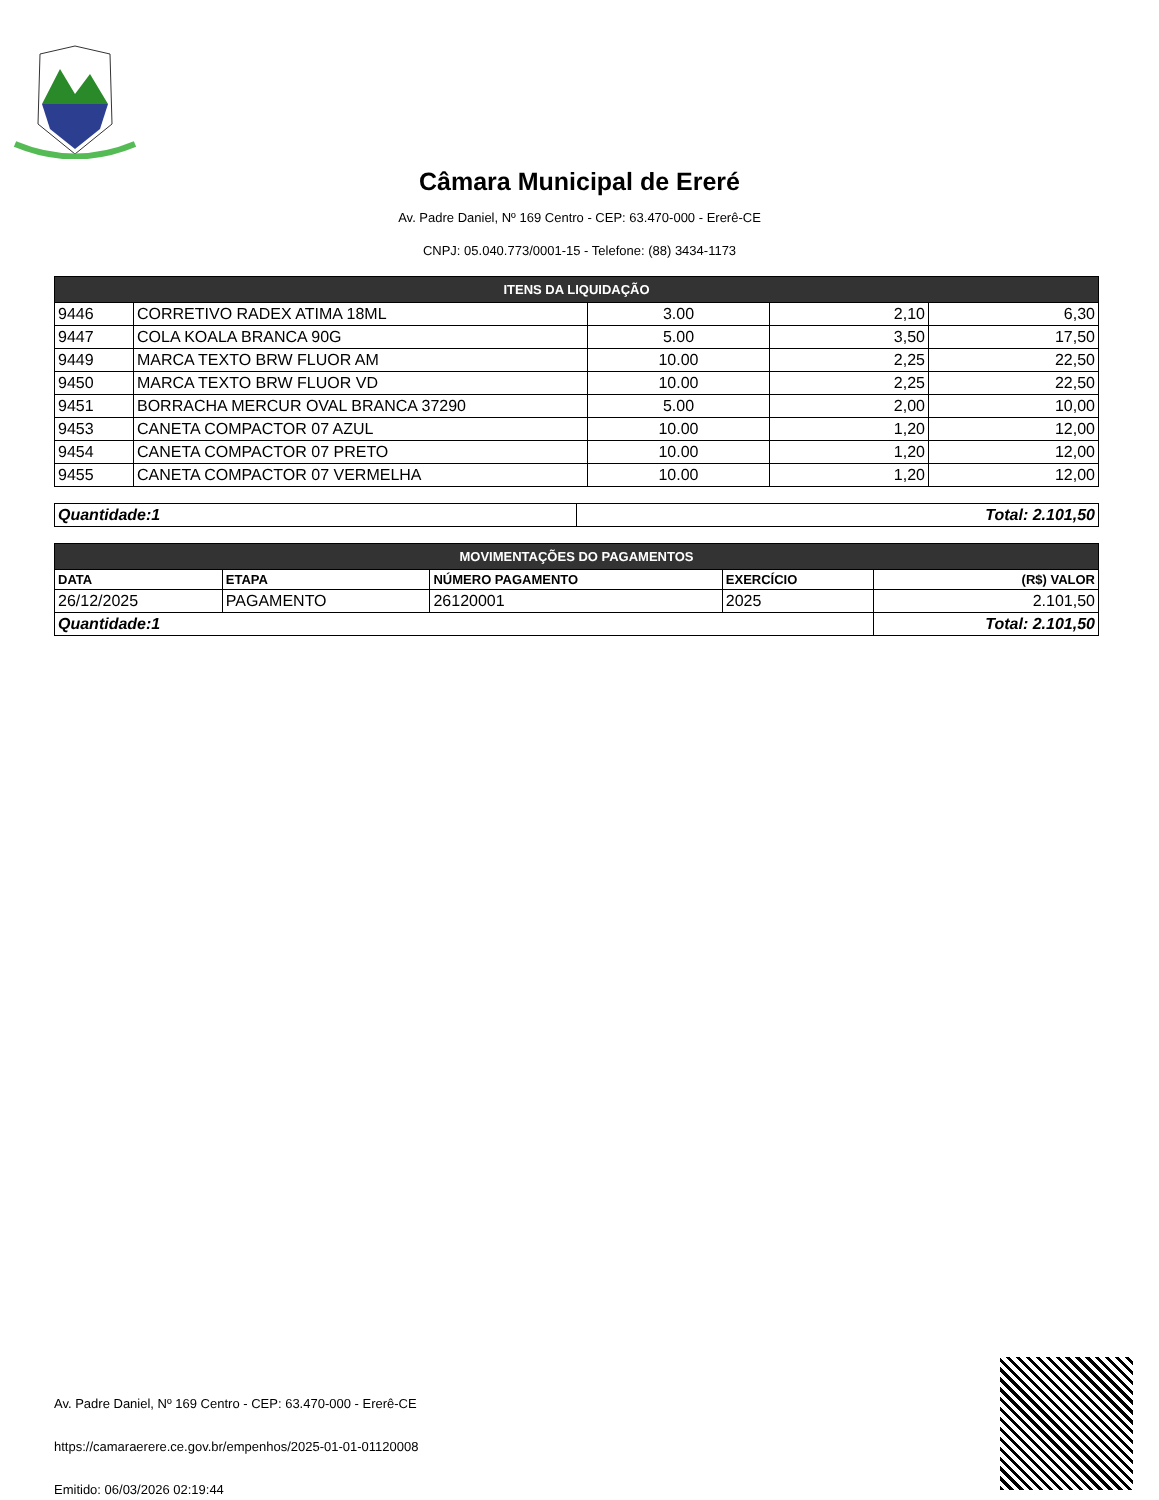Câmara Municipal de Ereré
Av. Padre Daniel, Nº 169 Centro - CEP: 63.470-000 - Ererê-CE
CNPJ: 05.040.773/0001-15 - Telefone: (88) 3434-1173
| ITENS DA LIQUIDAÇÃO | | | | |
| --- | --- | --- | --- | --- |
| 9446 | CORRETIVO RADEX ATIMA 18ML | 3.00 | 2,10 | 6,30 |
| 9447 | COLA KOALA BRANCA 90G | 5.00 | 3,50 | 17,50 |
| 9449 | MARCA TEXTO BRW FLUOR AM | 10.00 | 2,25 | 22,50 |
| 9450 | MARCA TEXTO BRW FLUOR VD | 10.00 | 2,25 | 22,50 |
| 9451 | BORRACHA MERCUR OVAL BRANCA 37290 | 5.00 | 2,00 | 10,00 |
| 9453 | CANETA COMPACTOR 07 AZUL | 10.00 | 1,20 | 12,00 |
| 9454 | CANETA COMPACTOR 07 PRETO | 10.00 | 1,20 | 12,00 |
| 9455 | CANETA COMPACTOR 07 VERMELHA | 10.00 | 1,20 | 12,00 |
| Quantidade:1 | Total: 2.101,50 |
| MOVIMENTAÇÕES DO PAGAMENTOS | | | | |
| --- | --- | --- | --- | --- |
| DATA | ETAPA | NÚMERO PAGAMENTO | EXERCÍCIO | (R$) VALOR |
| 26/12/2025 | PAGAMENTO | 26120001 | 2025 | 2.101,50 |
| Quantidade:1 | | | | Total: 2.101,50 |
Av. Padre Daniel, Nº 169 Centro - CEP: 63.470-000 - Ererê-CE
https://camaraerere.ce.gov.br/empenhos/2025-01-01-01120008
Emitido: 06/03/2026 02:19:44